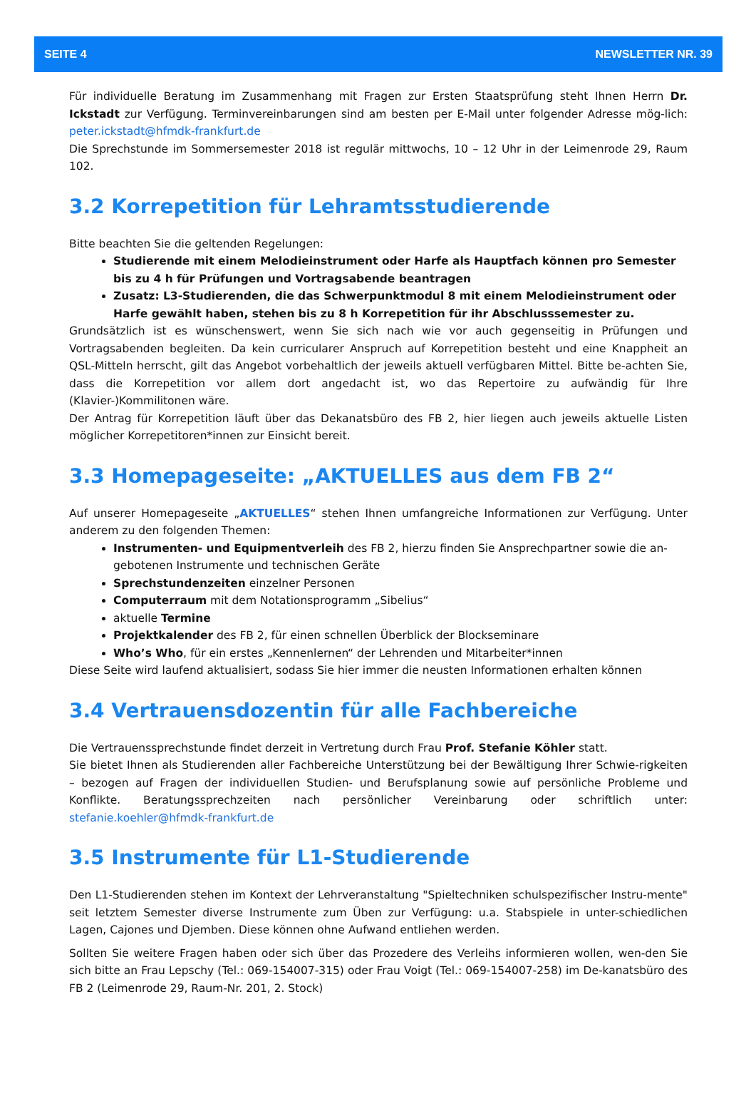SEITE 4 NEWSLETTER NR. 39
Für individuelle Beratung im Zusammenhang mit Fragen zur Ersten Staatsprüfung steht Ihnen Herrn Dr. Ickstadt zur Verfügung. Terminvereinbarungen sind am besten per E-Mail unter folgender Adresse mög-lich: peter.ickstadt@hfmdk-frankfurt.de
Die Sprechstunde im Sommersemester 2018 ist regulär mittwochs, 10 – 12 Uhr in der Leimenrode 29, Raum 102.
3.2 Korrepetition für Lehramtsstudierende
Bitte beachten Sie die geltenden Regelungen:
Studierende mit einem Melodieinstrument oder Harfe als Hauptfach können pro Semester bis zu 4 h für Prüfungen und Vortragsabende beantragen
Zusatz: L3-Studierenden, die das Schwerpunktmodul 8 mit einem Melodieinstrument oder Harfe gewählt haben, stehen bis zu 8 h Korrepetition für ihr Abschlusssemester zu.
Grundsätzlich ist es wünschenswert, wenn Sie sich nach wie vor auch gegenseitig in Prüfungen und Vortragsabenden begleiten. Da kein curricularer Anspruch auf Korrepetition besteht und eine Knappheit an QSL-Mitteln herrscht, gilt das Angebot vorbehaltlich der jeweils aktuell verfügbaren Mittel. Bitte be-achten Sie, dass die Korrepetition vor allem dort angedacht ist, wo das Repertoire zu aufwändig für Ihre (Klavier-)Kommilitonen wäre.
Der Antrag für Korrepetition läuft über das Dekanatsbüro des FB 2, hier liegen auch jeweils aktuelle Listen möglicher Korrepetitoren*innen zur Einsicht bereit.
3.3 Homepageseite: „AKTUELLES aus dem FB 2“
Auf unserer Homepageseite „AKTUELLES“ stehen Ihnen umfangreiche Informationen zur Verfügung. Unter anderem zu den folgenden Themen:
Instrumenten- und Equipmentverleih des FB 2, hierzu finden Sie Ansprechpartner sowie die an-gebotenen Instrumente und technischen Geräte
Sprechstundenzeiten einzelner Personen
Computerraum mit dem Notationsprogramm „Sibelius“
aktuelle Termine
Projektkalender des FB 2, für einen schnellen Überblick der Blockseminare
Who’s Who, für ein erstes „Kennenlernen“ der Lehrenden und Mitarbeiter*innen
Diese Seite wird laufend aktualisiert, sodass Sie hier immer die neusten Informationen erhalten können
3.4 Vertrauensdozentin für alle Fachbereiche
Die Vertrauenssprechstunde findet derzeit in Vertretung durch Frau Prof. Stefanie Köhler statt.
Sie bietet Ihnen als Studierenden aller Fachbereiche Unterstützung bei der Bewältigung Ihrer Schwie-rigkeiten – bezogen auf Fragen der individuellen Studien- und Berufsplanung sowie auf persönliche Probleme und Konflikte. Beratungssprechzeiten nach persönlicher Vereinbarung oder schriftlich unter: stefanie.koehler@hfmdk-frankfurt.de
3.5 Instrumente für L1-Studierende
Den L1-Studierenden stehen im Kontext der Lehrveranstaltung "Spieltechniken schulspezifischer Instru-mente" seit letztem Semester diverse Instrumente zum Üben zur Verfügung: u.a. Stabspiele in unter-schiedlichen Lagen, Cajones und Djemben. Diese können ohne Aufwand entliehen werden.
Sollten Sie weitere Fragen haben oder sich über das Prozedere des Verleihs informieren wollen, wen-den Sie sich bitte an Frau Lepschy (Tel.: 069-154007-315) oder Frau Voigt (Tel.: 069-154007-258) im De-kanatsbüro des FB 2 (Leimenrode 29, Raum-Nr. 201, 2. Stock)